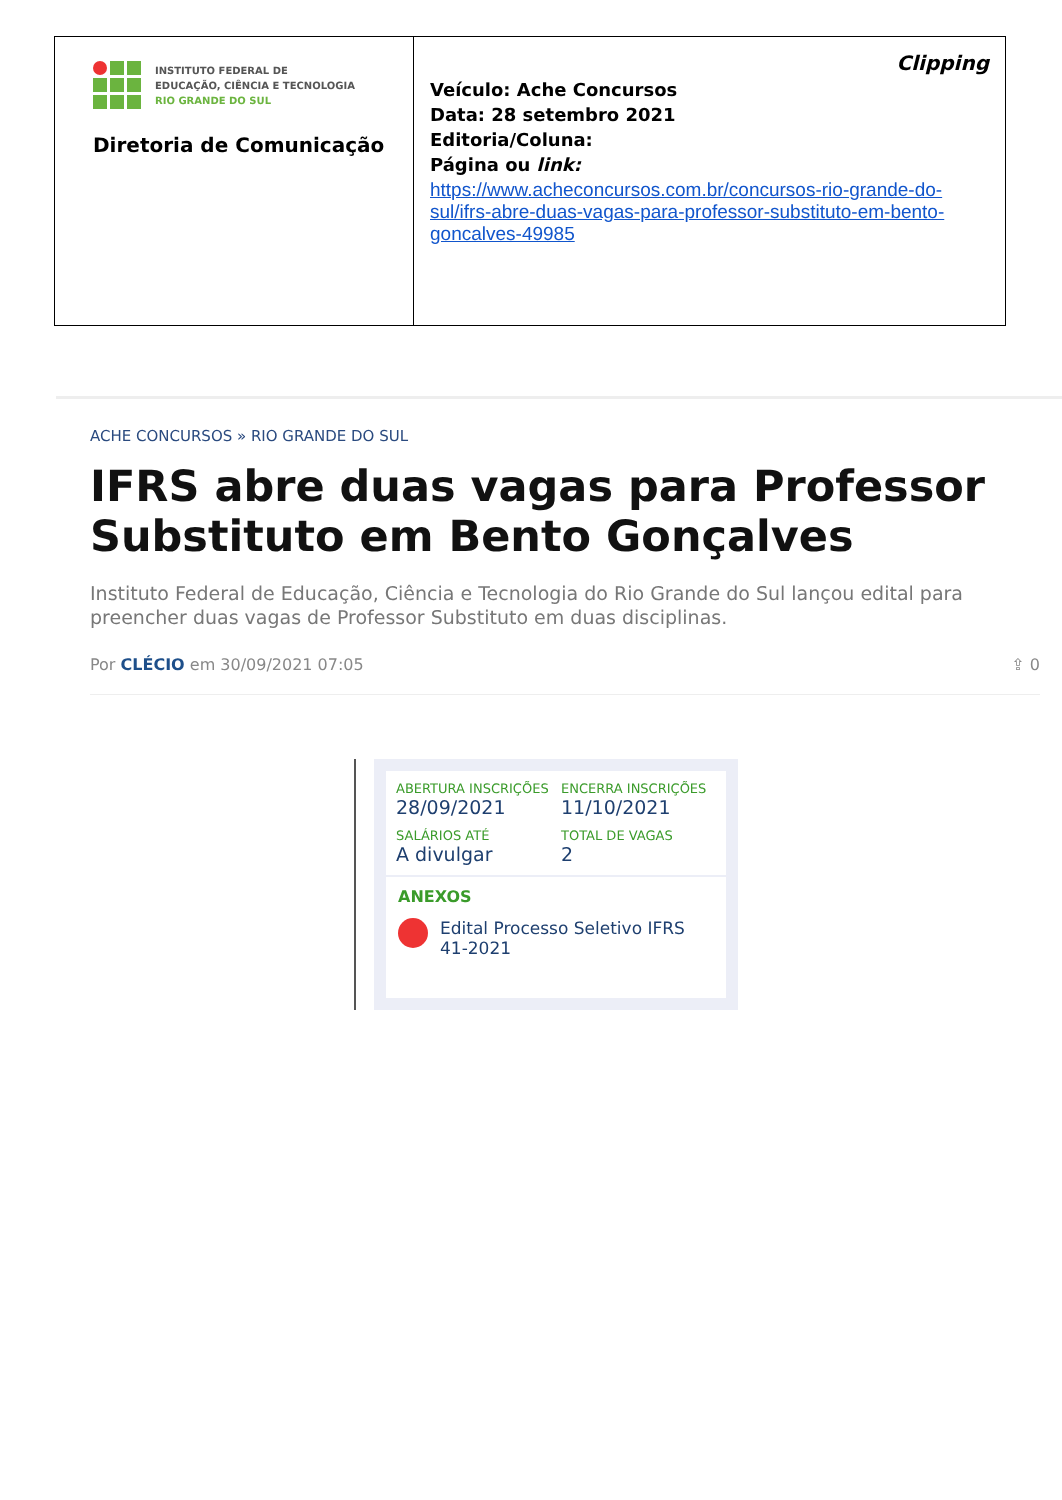| INSTITUTO FEDERAL DE EDUCAÇÃO, CIÊNCIA E TECNOLOGIA RIO GRANDE DO SUL Diretoria de Comunicação | Clipping Veículo: Ache Concursos Data: 28 setembro 2021 Editoria/Coluna: Página ou link: https://www.acheconcursos.com.br/concursos-rio-grande-do-sul/ifrs-abre-duas-vagas-para-professor-substituto-em-bento-goncalves-49985 |
ACHE CONCURSOS » RIO GRANDE DO SUL
IFRS abre duas vagas para Professor Substituto em Bento Gonçalves
Instituto Federal de Educação, Ciência e Tecnologia do Rio Grande do Sul lançou edital para preencher duas vagas de Professor Substituto em duas disciplinas.
Por CLÉCIO em 30/09/2021 07:05 ⇪ 0
ABERTURA INSCRIÇÕES
28/09/2021
ENCERRA INSCRIÇÕES
11/10/2021
SALÁRIOS ATÉ
A divulgar
TOTAL DE VAGAS
2
ANEXOS
Edital Processo Seletivo IFRS 41-2021